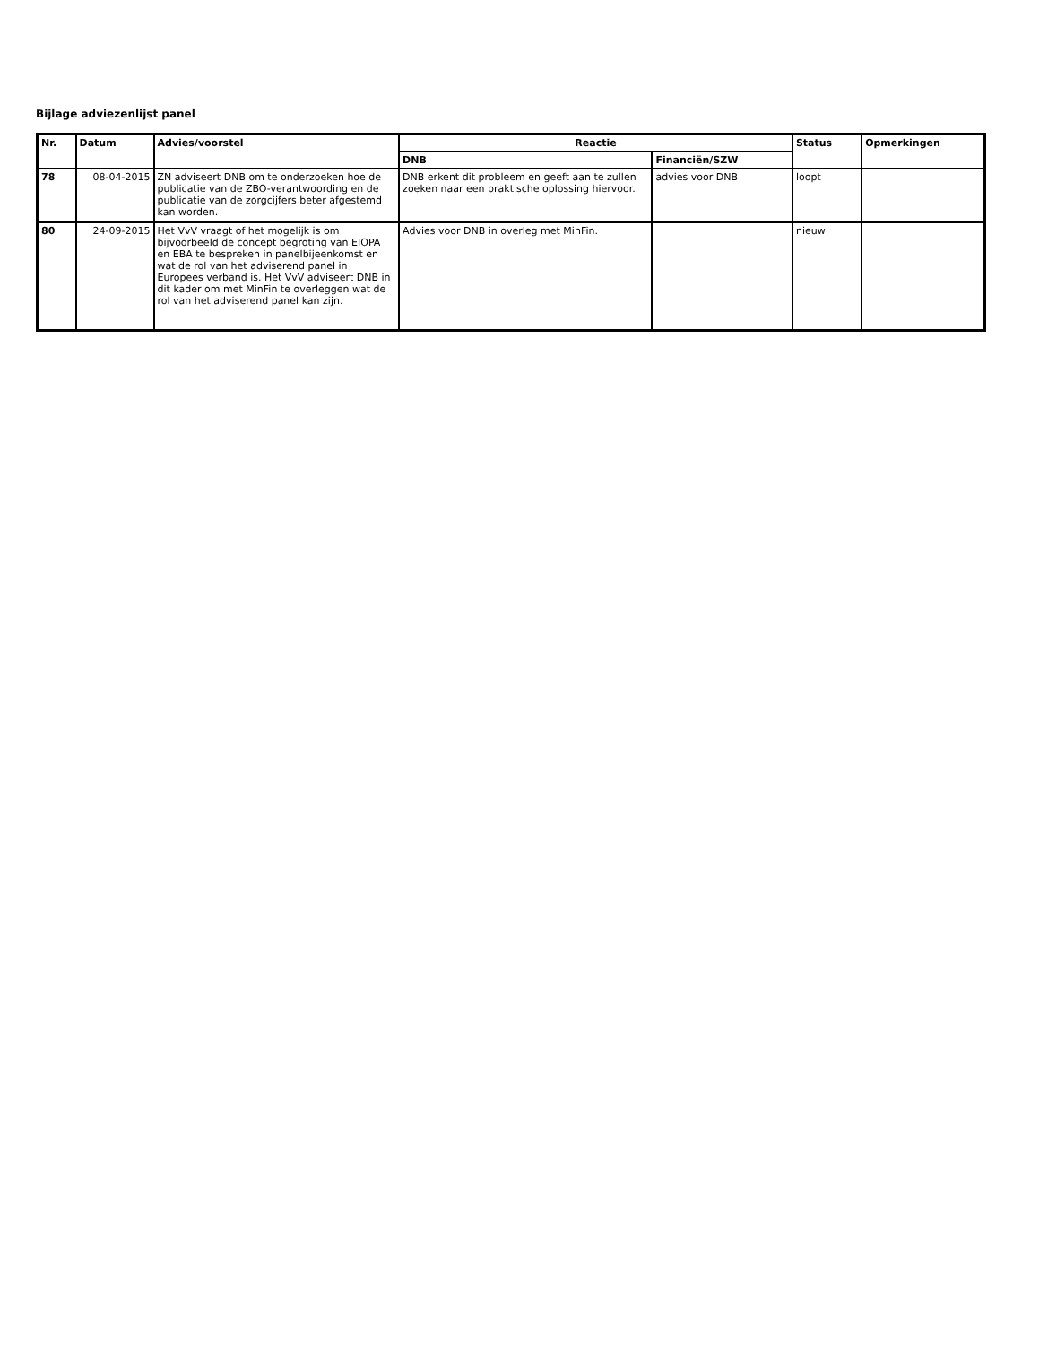Bijlage adviezenlijst panel
| Nr. | Datum | Advies/voorstel | Reactie | | Status | Opmerkingen |
| --- | --- | --- | --- | --- | --- | --- |
| | | | DNB | Financiën/SZW | | |
| 78 | 08-04-2015 | ZN adviseert DNB om te onderzoeken hoe de publicatie van de ZBO-verantwoording en de publicatie van de zorgcijfers beter afgestemd kan worden. | DNB erkent dit probleem en geeft aan te zullen zoeken naar een praktische oplossing hiervoor. | advies voor DNB | loopt | |
| 80 | 24-09-2015 | Het VvV vraagt of het mogelijk is om bijvoorbeeld de concept begroting van EIOPA en EBA te bespreken in panelbijeenkomst en wat de rol van het adviserend panel in Europees verband is. Het VvV adviseert DNB in dit kader om met MinFin te overleggen wat de rol van het adviserend panel kan zijn. | Advies voor DNB in overleg met MinFin. | | nieuw | |